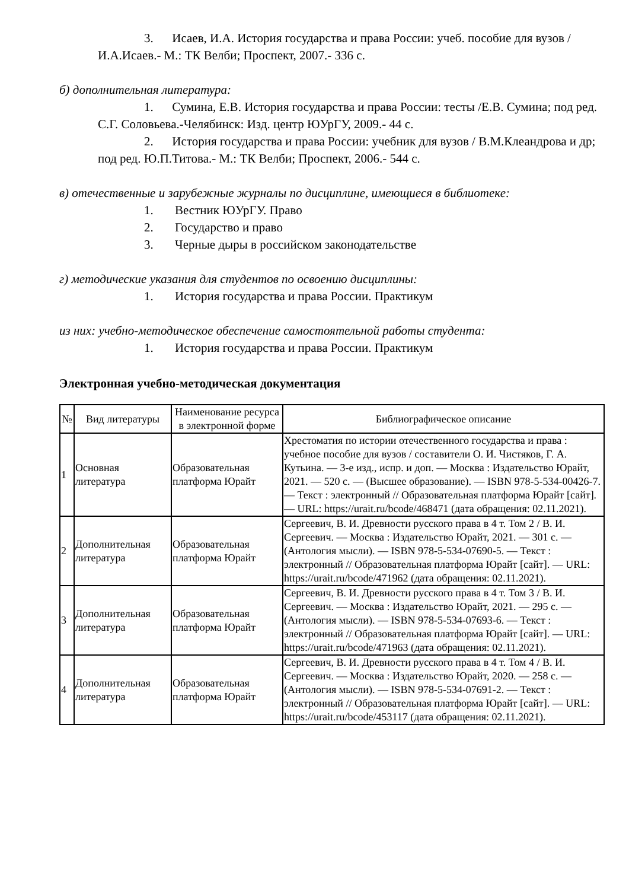3. Исаев, И.А. История государства и права России: учеб. пособие для вузов / И.А.Исаев.- М.: ТК Велби; Проспект, 2007.- 336 с.
б) дополнительная литература:
1. Сумина, Е.В. История государства и права России: тесты /Е.В. Сумина; под ред. С.Г. Соловьева.-Челябинск: Изд. центр ЮУрГУ, 2009.- 44 с.
2. История государства и права России: учебник для вузов / В.М.Клеандрова и др; под ред. Ю.П.Титова.- М.: ТК Велби; Проспект, 2006.- 544 с.
в) отечественные и зарубежные журналы по дисциплине, имеющиеся в библиотеке:
1. Вестник ЮУрГУ. Право
2. Государство и право
3. Черные дыры в российском законодательстве
г) методические указания для студентов по освоению дисциплины:
1. История государства и права России. Практикум
из них: учебно-методическое обеспечение самостоятельной работы студента:
1. История государства и права России. Практикум
Электронная учебно-методическая документация
| № | Вид литературы | Наименование ресурса в электронной форме | Библиографическое описание |
| --- | --- | --- | --- |
| 1 | Основная литература | Образовательная платформа Юрайт | Хрестоматия по истории отечественного государства и права : учебное пособие для вузов / составители О. И. Чистяков, Г. А. Кутьина. — 3-е изд., испр. и доп. — Москва : Издательство Юрайт, 2021. — 520 с. — (Высшее образование). — ISBN 978-5-534-00426-7. — Текст : электронный // Образовательная платформа Юрайт [сайт]. — URL: https://urait.ru/bcode/468471 (дата обращения: 02.11.2021). |
| 2 | Дополнительная литература | Образовательная платформа Юрайт | Сергеевич, В. И. Древности русского права в 4 т. Том 2 / В. И. Сергеевич. — Москва : Издательство Юрайт, 2021. — 301 с. — (Антология мысли). — ISBN 978-5-534-07690-5. — Текст : электронный // Образовательная платформа Юрайт [сайт]. — URL: https://urait.ru/bcode/471962 (дата обращения: 02.11.2021). |
| 3 | Дополнительная литература | Образовательная платформа Юрайт | Сергеевич, В. И. Древности русского права в 4 т. Том 3 / В. И. Сергеевич. — Москва : Издательство Юрайт, 2021. — 295 с. — (Антология мысли). — ISBN 978-5-534-07693-6. — Текст : электронный // Образовательная платформа Юрайт [сайт]. — URL: https://urait.ru/bcode/471963 (дата обращения: 02.11.2021). |
| 4 | Дополнительная литература | Образовательная платформа Юрайт | Сергеевич, В. И. Древности русского права в 4 т. Том 4 / В. И. Сергеевич. — Москва : Издательство Юрайт, 2020. — 258 с. — (Антология мысли). — ISBN 978-5-534-07691-2. — Текст : электронный // Образовательная платформа Юрайт [сайт]. — URL: https://urait.ru/bcode/453117 (дата обращения: 02.11.2021). |